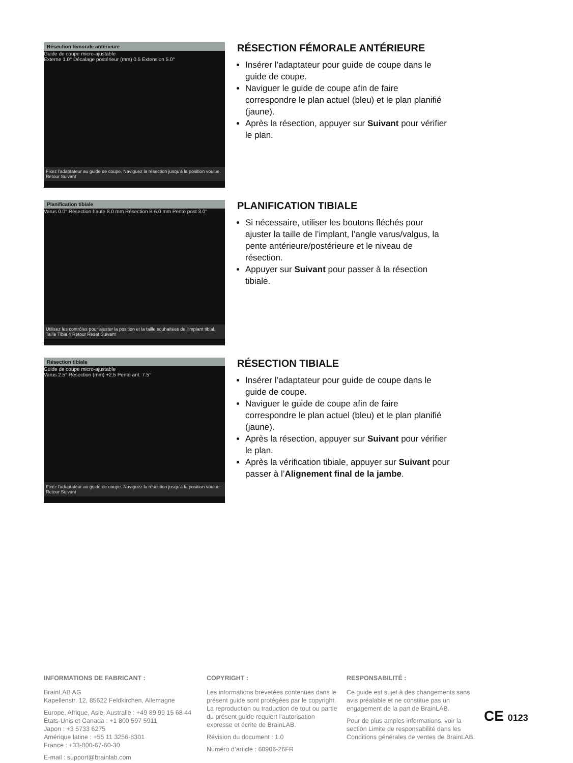Résection fémorale antérieure
Guide de coupe micro-ajustable
Externe 1.0° Décalage postérieur (mm) 0.5 Extension 5.0°
Fixez l'adaptateur au guide de coupe. Naviguez la résection jusqu'à la position voulue. Retour Suivant
RÉSECTION FÉMORALE ANTÉRIEURE
Insérer l’adaptateur pour guide de coupe dans le guide de coupe.
Naviguer le guide de coupe afin de faire correspondre le plan actuel (bleu) et le plan planifié (jaune).
Après la résection, appuyer sur Suivant pour vérifier le plan.
Planification tibiale
Varus 0.0° Résection haute 8.0 mm Résection B 6.0 mm Pente post 3.0°
Utilisez les contrôles pour ajuster la position et la taille souhaitées de l'implant tibial. Taille Tibia 4 Retour Reset Suivant
PLANIFICATION TIBIALE
Si nécessaire, utiliser les boutons fléchés pour ajuster la taille de l’implant, l’angle varus/valgus, la pente antérieure/postérieure et le niveau de résection.
Appuyer sur Suivant pour passer à la résection tibiale.
Résection tibiale
Guide de coupe micro-ajustable
Varus 2.5° Résection (mm) +2.5 Pente ant. 7.5°
Fixez l'adaptateur au guide de coupe. Naviguez la résection jusqu'à la position voulue. Retour Suivant
RÉSECTION TIBIALE
Insérer l’adaptateur pour guide de coupe dans le guide de coupe.
Naviguer le guide de coupe afin de faire correspondre le plan actuel (bleu) et le plan planifié (jaune).
Après la résection, appuyer sur Suivant pour vérifier le plan.
Après la vérification tibiale, appuyer sur Suivant pour passer à l’Alignement final de la jambe.
INFORMATIONS DE FABRICANT :
BrainLAB AG
Kapellenstr. 12, 85622 Feldkirchen, Allemagne
Europe, Afrique, Asie, Australie : +49 89 99 15 68 44
États-Unis et Canada : +1 800 597 5911
Japon : +3 5733 6275
Amérique latine : +55 11 3256-8301
France : +33-800-67-60-30
E-mail : support@brainlab.com
COPYRIGHT :
Les informations brevetées contenues dans le présent guide sont protégées par le copyright. La reproduction ou traduction de tout ou partie du présent guide requiert l’autorisation expresse et écrite de BrainLAB.
Révision du document : 1.0
Numéro d’article : 60906-26FR
RESPONSABILITÉ :
Ce guide est sujet à des changements sans avis préalable et ne constitue pas un engagement de la part de BrainLAB.
Pour de plus amples informations, voir la section Limite de responsabilité dans les Conditions générales de ventes de BrainLAB.
CE 0123